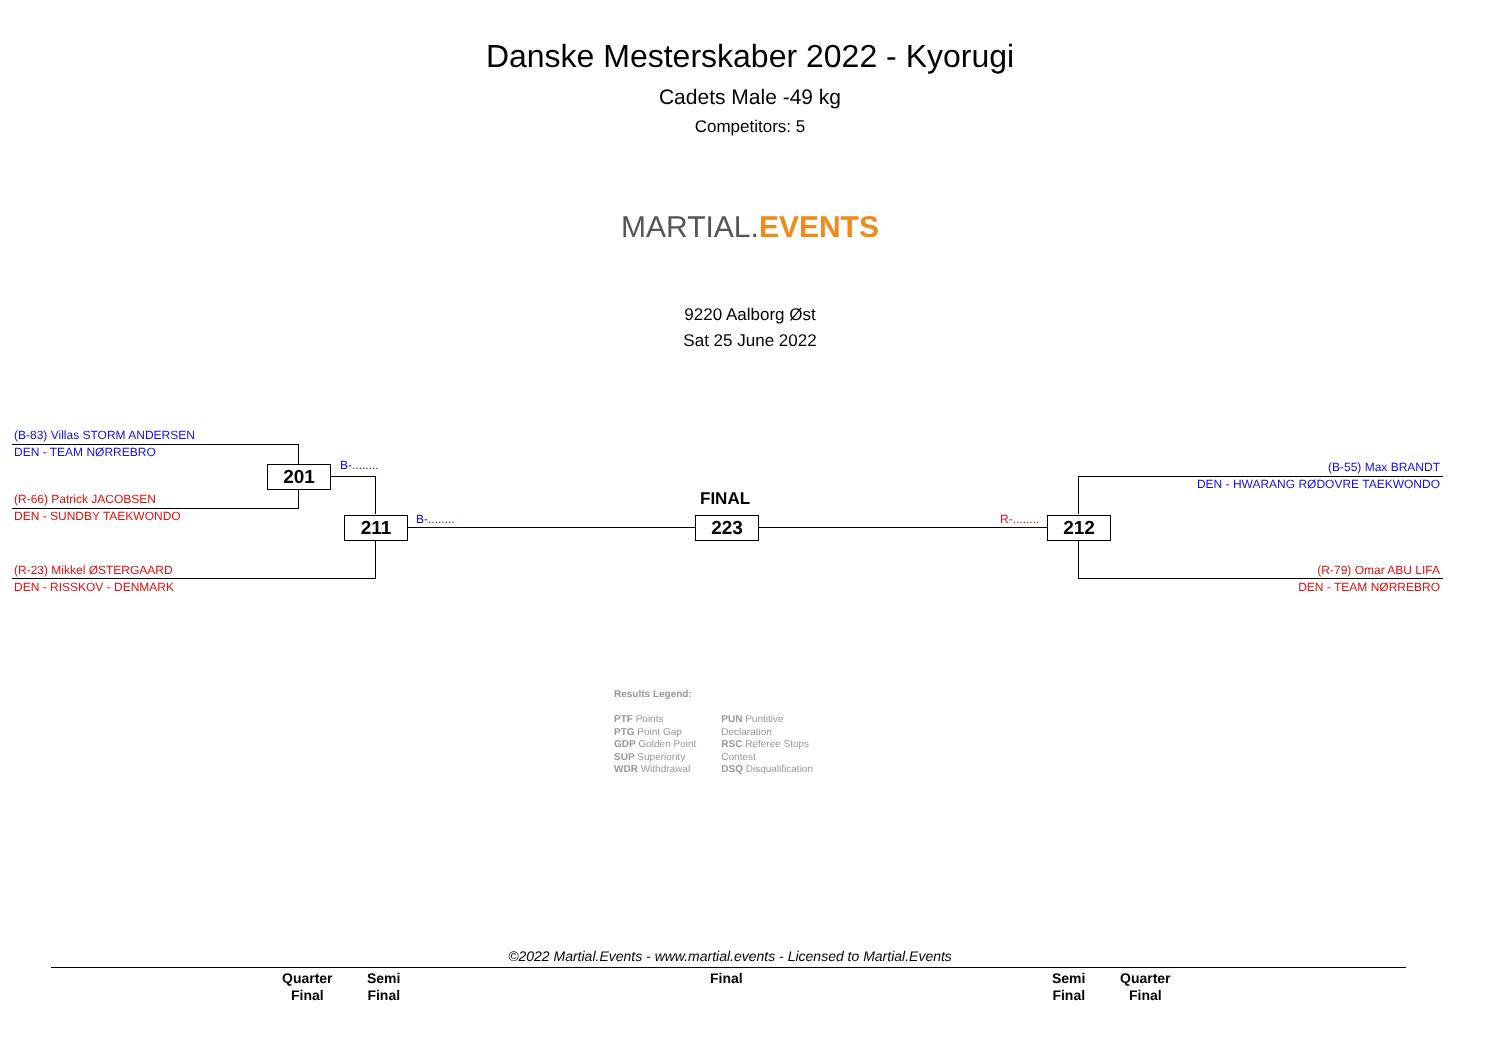Danske Mesterskaber 2022 - Kyorugi
Cadets Male -49 kg
Competitors: 5
MARTIAL.EVENTS
9220 Aalborg Øst
Sat 25 June 2022
(B-83) Villas STORM ANDERSEN
DEN - TEAM NØRREBRO
201 B-........
(R-66) Patrick JACOBSEN
DEN - SUNDBY TAEKWONDO
211 B-........
FINAL
223 R-........ 212
(R-23) Mikkel ØSTERGAARD
DEN - RISSKOV - DENMARK
(B-55) Max BRANDT
DEN - HWARANG RØDOVRE TAEKWONDO
(R-79) Omar ABU LIFA
DEN - TEAM NØRREBRO
Results Legend:
PTF Points
PTG Point Gap
GDP Golden Point
SUP Superiority
WDR Withdrawal
PUN Puntitive
Declaration
RSC Referee Stops
Contest
DSQ Disqualification
©2022 Martial.Events - www.martial.events - Licensed to Martial.Events
Quarter
Final Semi
Final Final Semi
Final Quarter
Final